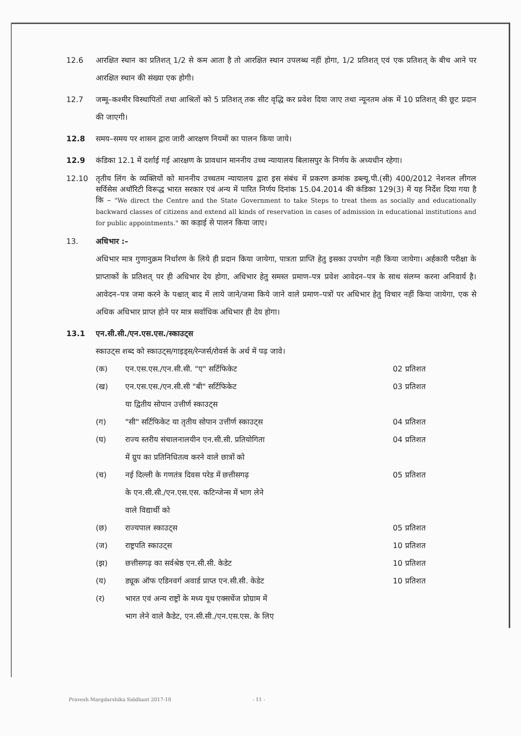12.6 आरक्षित स्थान का प्रतिशत् 1/2 से कम आता है तो आरक्षित स्थान उपलब्ध नहीं होगा, 1/2 प्रतिशत् एवं एक प्रतिशत् के बीच आने पर आरक्षित स्थान की संख्या एक होगी।
12.7 जम्मू–कश्मीर विस्थापितों तथा आश्रितों को 5 प्रतिशत् तक सीट वृद्धि कर प्रवेश दिया जाए तथा न्यूनतम अंक में 10 प्रतिशत् की छूट प्रदान की जाएगी।
12.8 समय–समय पर शासन द्वारा जारी आरक्षण नियमों का पालन किया जाये।
12.9 कंडिका 12.1 में दर्शाई गई आरक्षण के प्रावधान माननीय उच्च न्यायालय बिलासपुर के निर्णय के अध्यधीन रहेगा।
12.10 तृतीय लिंग के व्यक्तियों को माननीय उच्चतम न्यायालय द्वारा इस संबंध में प्रकरण क्रमांक डब्ल्यू.पी.(सी) 400/2012 नेशनल लीगल सर्विसेस अथॉरिटी विरूद्ध भारत सरकार एवं अन्य में पारित निर्णय दिनांक 15.04.2014 की कंडिका 129(3) में यह निर्देश दिया गया है कि – "We direct the Centre and the State Government to take Steps to treat them as socially and educationally backward classes of citizens and extend all kinds of reservation in cases of admission in educational institutions and for public appointments." का कड़ाई से पालन किया जाए।
13. अधिभार :–
अधिभार मात्र गुणानुक्रम निर्धारण के लिये ही प्रदान किया जायेगा, पात्रता प्राप्ति हेतु इसका उपयोग नही किया जायेगा। अर्हकारी परीक्षा के प्राप्ताकों के प्रतिशत् पर ही अधिभार देय होगा, अधिभार हेतु समस्त प्रमाण–पत्र प्रवेश आवेदन–पत्र के साथ संलग्न करना अनिवार्य है। आवेदन–पत्र जमा करने के पश्चात् बाद में लाये जाने/जमा किये जाने वाले प्रमाण–पत्रों पर अधिभार हेतु विचार नहीं किया जायेगा, एक से अधिक अधिभार प्राप्त होने पर मात्र सर्वाधिक अधिभार ही देय होगा।
13.1 एन.सी.सी./एन.एस.एस./स्काउट्स
स्काउट्स शब्द को स्काउट्स/गाइड्स/रेन्जर्स/रोवर्स के अर्थ में पढ़ जावे।
(क) एन.एस.एस./एन.सी.सी. "ए" सर्टिफिकेट
02 प्रतिशत
(ख) एन.एस.एस./एन.सी.सी "बी" सर्टिफिकेट
या द्वितीय सोपान उत्तीर्ण स्काउट्स
03 प्रतिशत
(ग) "सी" सर्टिफिकेट या तृतीय सोपान उत्तीर्ण स्काउट्स
04 प्रतिशत
(घ) राज्य स्तरीय संचालनालयीन एन.सी.सी. प्रतियोगिता
में ग्रुप का प्रतिनिधितत्व करने वाले छात्रों को
04 प्रतिशत
(च) नई दिल्ली के गणतंत्र दिवस परेड में छत्तीसगढ़
के एन.सी.सी./एन.एस.एस. कटिन्जेन्स में भाग लेने
वाले विद्यार्थी को
05 प्रतिशत
(छ) राज्यपाल स्काउट्स 05 प्रतिशत
(ज) राष्ट्रपति स्काउट्स 10 प्रतिशत
(झ) छत्तीसगढ़ का सर्वश्रेष्ठ एन.सी.सी. केडेट
10 प्रतिशत
(य) ड्यूक ऑफ एडिनवर्ग अवार्ड प्राप्त एन.सी.सी. केडेट
10 प्रतिशत
(र) भारत एवं अन्य राष्ट्रों के मध्य यूथ एक्सचेंज प्रोग्राम में
भाग लेने वाले कैडेट, एन.सी.सी./एन.एस.एस. के लिए
Pravesh Margdarshika Siddhant 2017-18 - 11 -